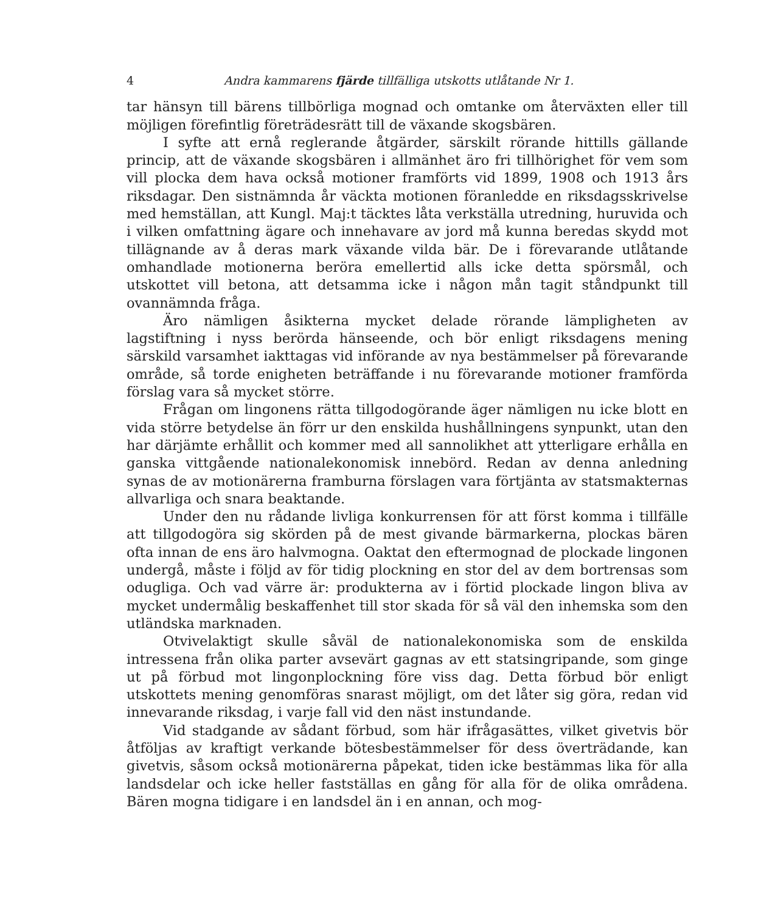4 Andra kammarens fjärde tillfälliga utskotts utlåtande Nr 1.
tar hänsyn till bärens tillbörliga mognad och omtanke om återväxten eller till möjligen förefintlig företrädesrätt till de växande skogsbären.
I syfte att ernå reglerande åtgärder, särskilt rörande hittills gällande princip, att de växande skogsbären i allmänhet äro fri tillhörighet för vem som vill plocka dem hava också motioner framförts vid 1899, 1908 och 1913 års riksdagar. Den sistnämnda år väckta motionen föranledde en riksdagsskrivelse med hemställan, att Kungl. Maj:t täcktes låta verkställa utredning, huruvida och i vilken omfattning ägare och innehavare av jord må kunna beredas skydd mot tillägnande av å deras mark växande vilda bär. De i förevarande utlåtande omhandlade motionerna beröra emellertid alls icke detta spörsmål, och utskottet vill betona, att detsamma icke i någon mån tagit ståndpunkt till ovannämnda fråga.
Äro nämligen åsikterna mycket delade rörande lämpligheten av lagstiftning i nyss berörda hänseende, och bör enligt riksdagens mening särskild varsamhet iakttagas vid införande av nya bestämmelser på förevarande område, så torde enigheten beträffande i nu förevarande motioner framförda förslag vara så mycket större.
Frågan om lingonens rätta tillgodogörande äger nämligen nu icke blott en vida större betydelse än förr ur den enskilda hushållningens synpunkt, utan den har därjämte erhållit och kommer med all sannolikhet att ytterligare erhålla en ganska vittgående nationalekonomisk innebörd. Redan av denna anledning synas de av motionärerna framburna förslagen vara förtjänta av statsmakternas allvarliga och snara beaktande.
Under den nu rådande livliga konkurrensen för att först komma i tillfälle att tillgodogöra sig skörden på de mest givande bärmarkerna, plockas bären ofta innan de ens äro halvmogna. Oaktat den eftermognad de plockade lingonen undergå, måste i följd av för tidig plockning en stor del av dem bortrensas som odugliga. Och vad värre är: produkterna av i förtid plockade lingon bliva av mycket undermålig beskaffenhet till stor skada för så väl den inhemska som den utländska marknaden.
Otvivelaktigt skulle såväl de nationalekonomiska som de enskilda intressena från olika parter avsevärt gagnas av ett statsingripande, som ginge ut på förbud mot lingonplockning före viss dag. Detta förbud bör enligt utskottets mening genomföras snarast möjligt, om det låter sig göra, redan vid innevarande riksdag, i varje fall vid den näst instundande.
Vid stadgande av sådant förbud, som här ifrågasättes, vilket givetvis bör åtföljas av kraftigt verkande bötesbestämmelser för dess överträdande, kan givetvis, såsom också motionärerna påpekat, tiden icke bestämmas lika för alla landsdelar och icke heller fastställas en gång för alla för de olika områdena. Bären mogna tidigare i en landsdel än i en annan, och mog-